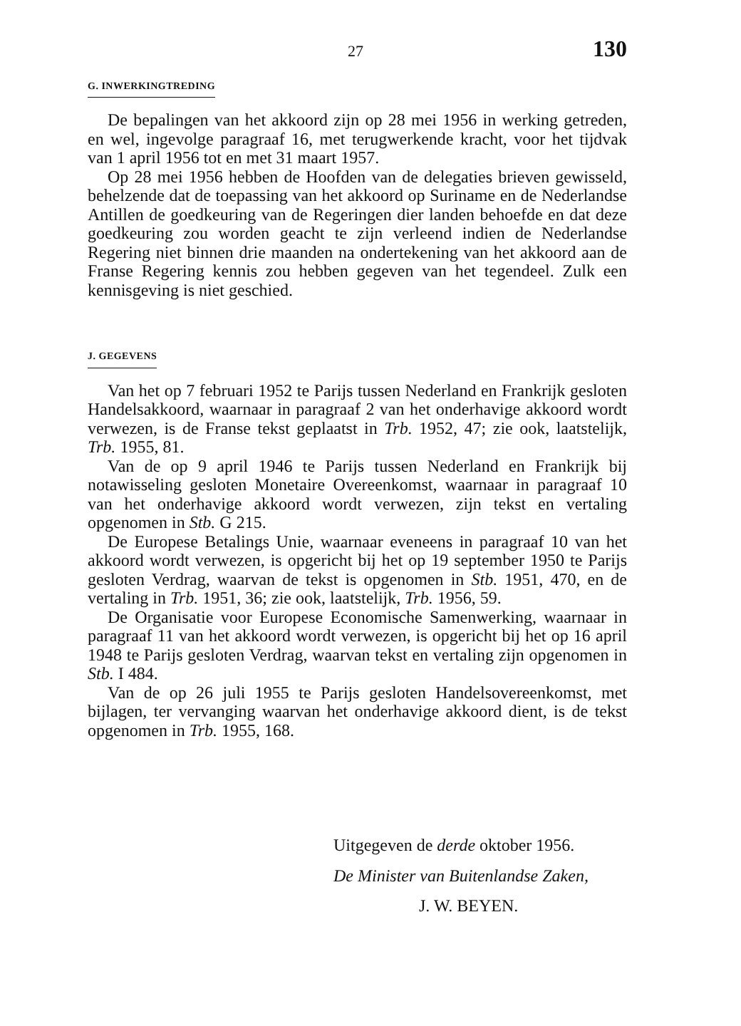27 130
G. INWERKINGTREDING
De bepalingen van het akkoord zijn op 28 mei 1956 in werking getreden, en wel, ingevolge paragraaf 16, met terugwerkende kracht, voor het tijdvak van 1 april 1956 tot en met 31 maart 1957.
Op 28 mei 1956 hebben de Hoofden van de delegaties brieven gewisseld, behelzende dat de toepassing van het akkoord op Suriname en de Nederlandse Antillen de goedkeuring van de Regeringen dier landen behoefde en dat deze goedkeuring zou worden geacht te zijn verleend indien de Nederlandse Regering niet binnen drie maanden na ondertekening van het akkoord aan de Franse Regering kennis zou hebben gegeven van het tegendeel. Zulk een kennisgeving is niet geschied.
J. GEGEVENS
Van het op 7 februari 1952 te Parijs tussen Nederland en Frankrijk gesloten Handelsakkoord, waarnaar in paragraaf 2 van het onderhavige akkoord wordt verwezen, is de Franse tekst geplaatst in Trb. 1952, 47; zie ook, laatstelijk, Trb. 1955, 81.
Van de op 9 april 1946 te Parijs tussen Nederland en Frankrijk bij notawisseling gesloten Monetaire Overeenkomst, waarnaar in paragraaf 10 van het onderhavige akkoord wordt verwezen, zijn tekst en vertaling opgenomen in Stb. G 215.
De Europese Betalings Unie, waarnaar eveneens in paragraaf 10 van het akkoord wordt verwezen, is opgericht bij het op 19 september 1950 te Parijs gesloten Verdrag, waarvan de tekst is opgenomen in Stb. 1951, 470, en de vertaling in Trb. 1951, 36; zie ook, laatstelijk, Trb. 1956, 59.
De Organisatie voor Europese Economische Samenwerking, waarnaar in paragraaf 11 van het akkoord wordt verwezen, is opgericht bij het op 16 april 1948 te Parijs gesloten Verdrag, waarvan tekst en vertaling zijn opgenomen in Stb. I 484.
Van de op 26 juli 1955 te Parijs gesloten Handelsovereenkomst, met bijlagen, ter vervanging waarvan het onderhavige akkoord dient, is de tekst opgenomen in Trb. 1955, 168.
Uitgegeven de derde oktober 1956.
De Minister van Buitenlandse Zaken,
J. W. BEYEN.